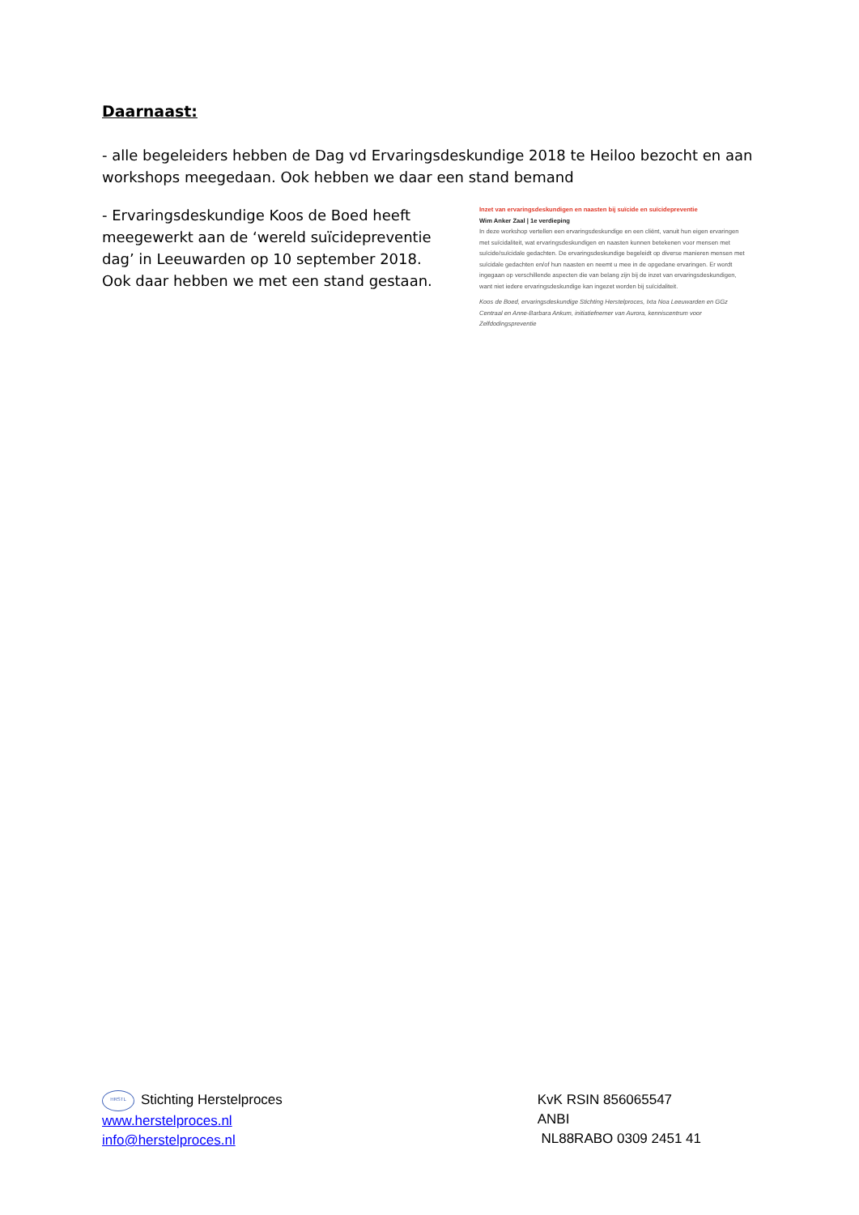Daarnaast:
- alle begeleiders hebben de Dag vd Ervaringsdeskundige 2018 te Heiloo bezocht en aan workshops meegedaan. Ook hebben we daar een stand bemand
- Ervaringsdeskundige Koos de Boed heeft meegewerkt aan de ‘wereld suïcidepreventie dag’ in Leeuwarden op 10 september 2018. Ook daar hebben we met een stand gestaan.
Inzet van ervaringsdeskundigen en naasten bij suïcide en suïcidepreventie
Wim Anker Zaal | 1e verdieping
In deze workshop vertellen een ervaringsdeskundige en een cliënt, vanuit hun eigen ervaringen met suïcidaliteit, wat ervaringsdeskundigen en naasten kunnen betekenen voor mensen met suïcide/suïcidale gedachten. De ervaringsdeskundige begeleidt op diverse manieren mensen met suïcidale gedachten en/of hun naasten en neemt u mee in de opgedane ervaringen. Er wordt ingegaan op verschillende aspecten die van belang zijn bij de inzet van ervaringsdeskundigen, want niet iedere ervaringsdeskundige kan ingezet worden bij suïcidaliteit.
Koos de Boed, ervaringsdeskundige Stichting Herstelproces, Ixta Noa Leeuwarden en GGz Centraal en Anne-Barbara Ankum, initiatiefnemer van Aurora, kenniscentrum voor Zelfdodingspreventie
HRSTL Stichting Herstelproces
www.herstelproces.nl
info@herstelproces.nl
KvK RSIN 856065547
ANBI
NL88RABO 0309 2451 41